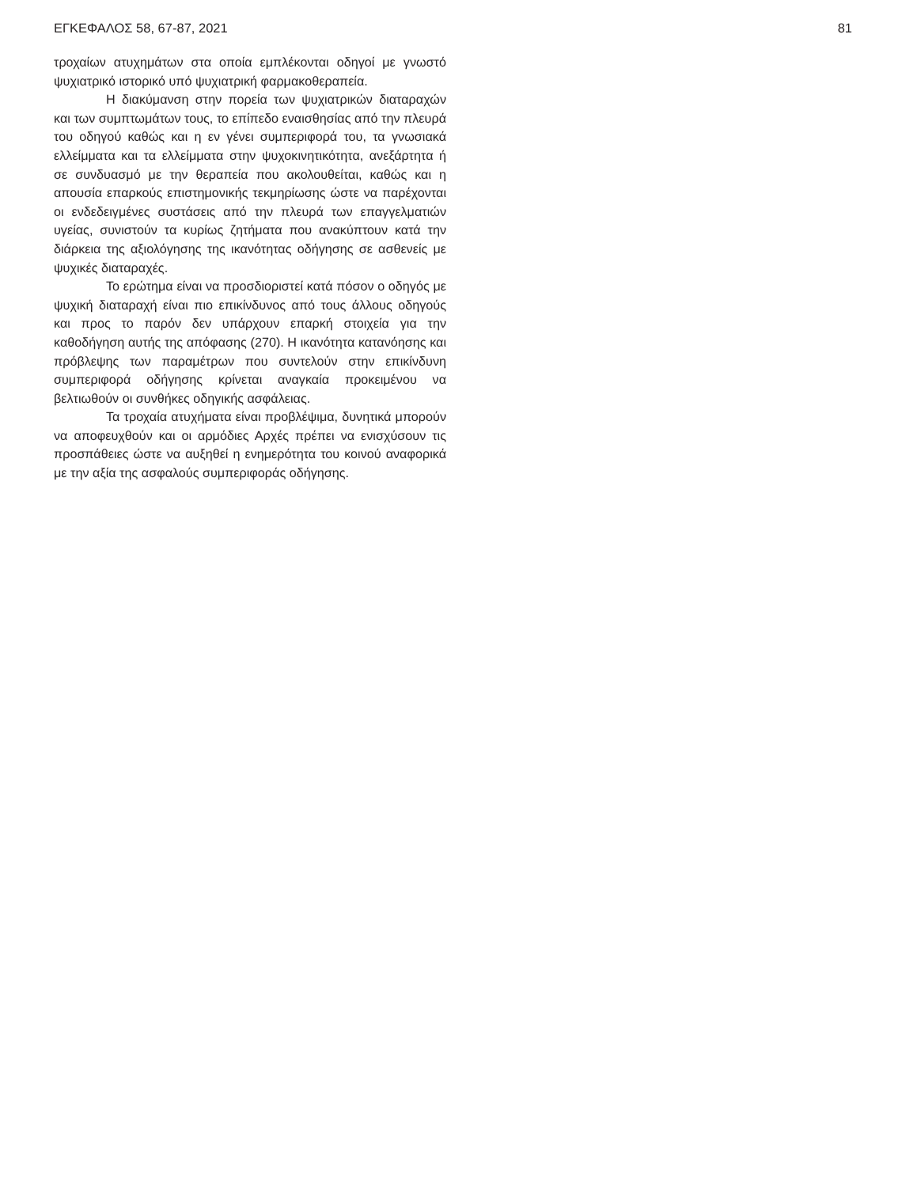ΕΓΚΕΦΑΛΟΣ 58, 67-87, 2021 81
τροχαίων ατυχημάτων στα οποία εμπλέκονται οδηγοί με γνωστό ψυχιατρικό ιστορικό υπό ψυχιατρική φαρμακοθεραπεία.
Η διακύμανση στην πορεία των ψυχιατρικών διαταραχών και των συμπτωμάτων τους, το επίπεδο εναισθησίας από την πλευρά του οδηγού καθώς και η εν γένει συμπεριφορά του, τα γνωσιακά ελλείμματα και τα ελλείμματα στην ψυχοκινητικότητα, ανεξάρτητα ή σε συνδυασμό με την θεραπεία που ακολουθείται, καθώς και η απουσία επαρκούς επιστημονικής τεκμηρίωσης ώστε να παρέχονται οι ενδεδειγμένες συστάσεις από την πλευρά των επαγγελματιών υγείας, συνιστούν τα κυρίως ζητήματα που ανακύπτουν κατά την διάρκεια της αξιολόγησης της ικανότητας οδήγησης σε ασθενείς με ψυχικές διαταραχές.
Το ερώτημα είναι να προσδιοριστεί κατά πόσον ο οδηγός με ψυχική διαταραχή είναι πιο επικίνδυνος από τους άλλους οδηγούς και προς το παρόν δεν υπάρχουν επαρκή στοιχεία για την καθοδήγηση αυτής της απόφασης (270). Η ικανότητα κατανόησης και πρόβλεψης των παραμέτρων που συντελούν στην επικίνδυνη συμπεριφορά οδήγησης κρίνεται αναγκαία προκειμένου να βελτιωθούν οι συνθήκες οδηγικής ασφάλειας.
Τα τροχαία ατυχήματα είναι προβλέψιμα, δυνητικά μπορούν να αποφευχθούν και οι αρμόδιες Αρχές πρέπει να ενισχύσουν τις προσπάθειες ώστε να αυξηθεί η ενημερότητα του κοινού αναφορικά με την αξία της ασφαλούς συμπεριφοράς οδήγησης.